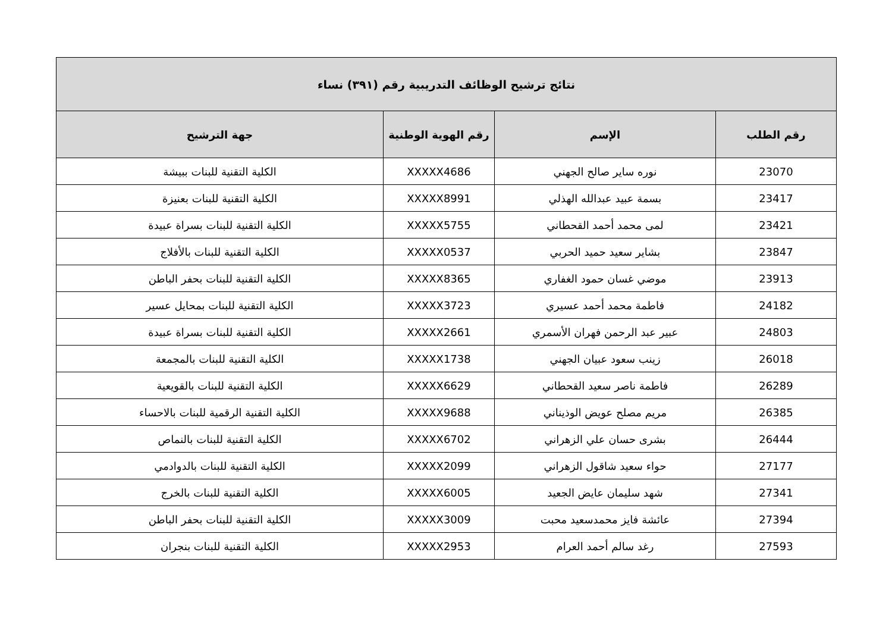| نتائج ترشيح الوظائف التدريبية رقم (٣٩١) نساء | | | |
| --- | --- | --- | --- |
| رقم الطلب | الإسم | رقم الهوية الوطنية | جهة الترشيح |
| 23070 | نوره ساير صالح الجهني | XXXXX4686 | الكلية التقنية للبنات ببيشة |
| 23417 | بسمة عبيد عبدالله الهذلي | XXXXX8991 | الكلية التقنية للبنات بعنيزة |
| 23421 | لمى محمد أحمد القحطاني | XXXXX5755 | الكلية التقنية للبنات بسراة عبيدة |
| 23847 | بشاير سعيد حميد الحربي | XXXXX0537 | الكلية التقنية للبنات بالأفلاج |
| 23913 | موضي غسان حمود الغفاري | XXXXX8365 | الكلية التقنية للبنات بحفر الباطن |
| 24182 | فاطمة محمد أحمد عسيري | XXXXX3723 | الكلية التقنية للبنات بمحايل عسير |
| 24803 | عبير عبد الرحمن فهران الأسمري | XXXXX2661 | الكلية التقنية للبنات بسراة عبيدة |
| 26018 | زينب سعود عبيان الجهني | XXXXX1738 | الكلية التقنية للبنات بالمجمعة |
| 26289 | فاطمة ناصر سعيد القحطاني | XXXXX6629 | الكلية التقنية للبنات بالقويعية |
| 26385 | مريم مصلح عويض الوذيناني | XXXXX9688 | الكلية التقنية الرقمية للبنات بالاحساء |
| 26444 | بشرى حسان علي الزهراني | XXXXX6702 | الكلية التقنية للبنات بالنماص |
| 27177 | حواء سعيد شاقول الزهراني | XXXXX2099 | الكلية التقنية للبنات بالدوادمي |
| 27341 | شهد سليمان عايض الجعيد | XXXXX6005 | الكلية التقنية للبنات بالخرج |
| 27394 | عائشة فايز محمدسعيد محبت | XXXXX3009 | الكلية التقنية للبنات بحفر الباطن |
| 27593 | رغد سالم أحمد العرام | XXXXX2953 | الكلية التقنية للبنات بنجران |